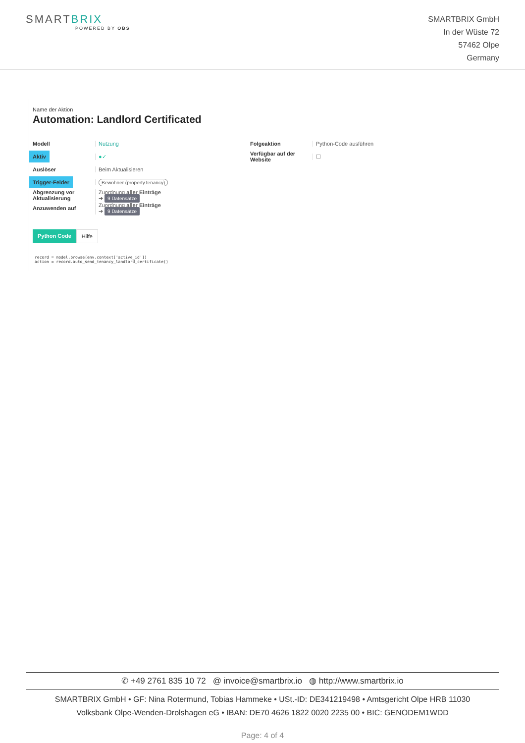SMARTBRIX
POWERED BY OBS
SMARTBRIX GmbH
In der Wüste 72
57462 Olpe
Germany
Name der Aktion
Automation: Landlord Certificated
Modell Nutzung
Aktiv
●✓
Auslöser Beim Aktualisieren
Trigger-Felder
Bewohner (property.tenancy)
Abgrenzung vor Aktualisierung
Zuordnung aller Einträge
➔ 9 Datensätze
Anzuwenden auf
Zuordnung aller Einträge
➔ 9 Datensätze
Folgeaktion Python-Code ausführen
Verfügbar auf der Website
☐
Python Code Hilfe
record = model.browse(env.context['active_id'])
action = record.auto_send_tenancy_landlord_certificate()
✆ +49 2761 835 10 72 @ invoice@smartbrix.io ◍ http://www.smartbrix.io
SMARTBRIX GmbH • GF: Nina Rotermund, Tobias Hammeke • USt.-ID: DE341219498 • Amtsgericht Olpe HRB 11030
Volksbank Olpe-Wenden-Drolshagen eG • IBAN: DE70 4626 1822 0020 2235 00 • BIC: GENODEM1WDD
Page: 4 of 4